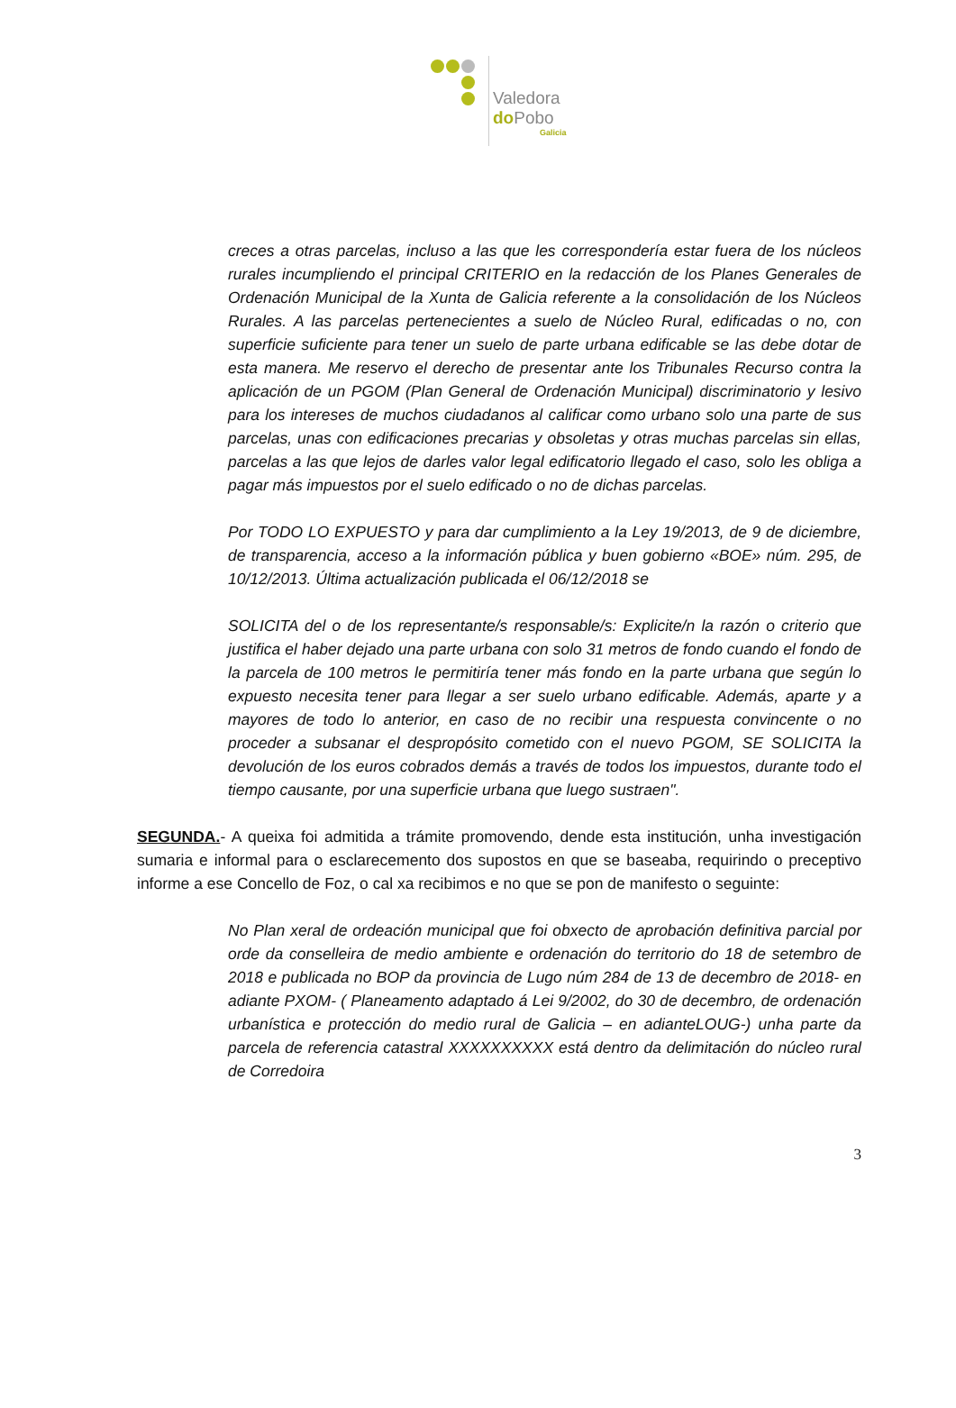Valedora
do Pobo
Galicia
creces a otras parcelas, incluso a las que les correspondería estar fuera de los núcleos rurales incumpliendo el principal CRITERIO en la redacción de los Planes Generales de Ordenación Municipal de la Xunta de Galicia referente a la consolidación de los Núcleos Rurales. A las parcelas pertenecientes a suelo de Núcleo Rural, edificadas o no, con superficie suficiente para tener un suelo de parte urbana edificable se las debe dotar de esta manera. Me reservo el derecho de presentar ante los Tribunales Recurso contra la aplicación de un PGOM (Plan General de Ordenación Municipal) discriminatorio y lesivo para los intereses de muchos ciudadanos al calificar como urbano solo una parte de sus parcelas, unas con edificaciones precarias y obsoletas y otras muchas parcelas sin ellas, parcelas a las que lejos de darles valor legal edificatorio llegado el caso, solo les obliga a pagar más impuestos por el suelo edificado o no de dichas parcelas.
Por TODO LO EXPUESTO y para dar cumplimiento a la Ley 19/2013, de 9 de diciembre, de transparencia, acceso a la información pública y buen gobierno «BOE» núm. 295, de 10/12/2013. Última actualización publicada el 06/12/2018 se
SOLICITA del o de los representante/s responsable/s: Explicite/n la razón o criterio que justifica el haber dejado una parte urbana con solo 31 metros de fondo cuando el fondo de la parcela de 100 metros le permitiría tener más fondo en la parte urbana que según lo expuesto necesita tener para llegar a ser suelo urbano edificable. Además, aparte y a mayores de todo lo anterior, en caso de no recibir una respuesta convincente o no proceder a subsanar el despropósito cometido con el nuevo PGOM, SE SOLICITA la devolución de los euros cobrados demás a través de todos los impuestos, durante todo el tiempo causante, por una superficie urbana que luego sustraen".
SEGUNDA.- A queixa foi admitida a trámite promovendo, dende esta institución, unha investigación sumaria e informal para o esclarecemento dos supostos en que se baseaba, requirindo o preceptivo informe a ese Concello de Foz, o cal xa recibimos e no que se pon de manifesto o seguinte:
No Plan xeral de ordeación municipal que foi obxecto de aprobación definitiva parcial por orde da conselleira de medio ambiente e ordenación do territorio do 18 de setembro de 2018 e publicada no BOP da provincia de Lugo núm 284 de 13 de decembro de 2018- en adiante PXOM- ( Planeamento adaptado á Lei 9/2002, do 30 de decembro, de ordenación urbanística e protección do medio rural de Galicia – en adianteLOUG-) unha parte da parcela de referencia catastral XXXXXXXXXX está dentro da delimitación do núcleo rural de Corredoira
3